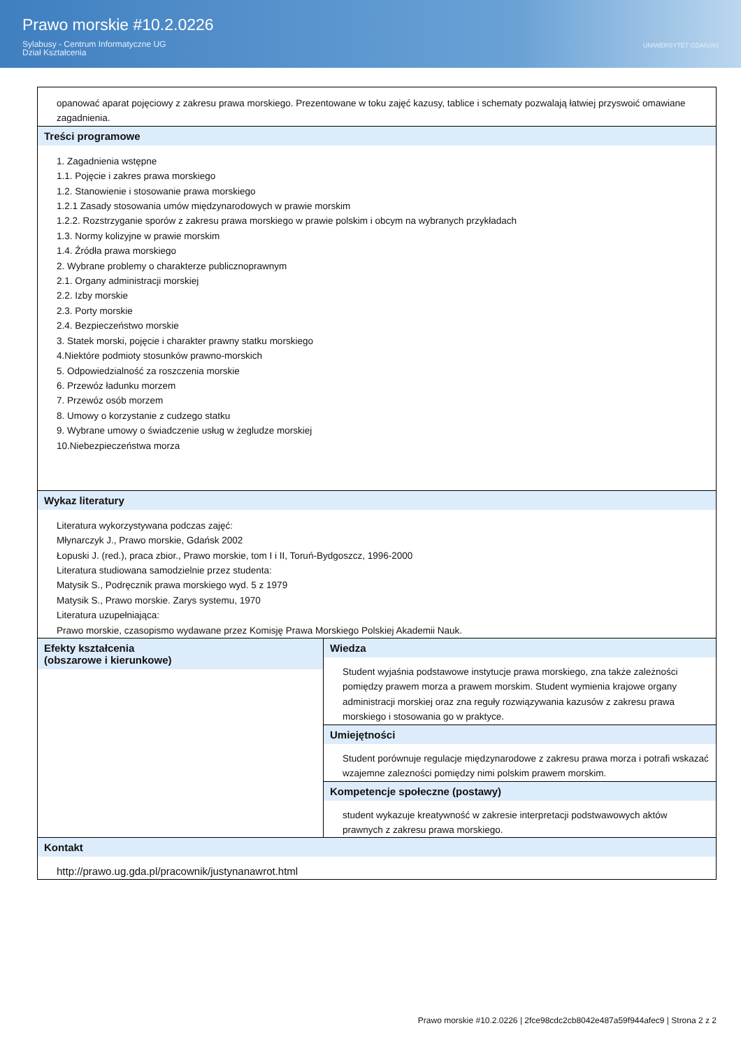Prawo morskie #10.2.0226
Sylabusy - Centrum Informatyczne UG
Dział Kształcenia
UNIWERSYTET GDAŃSKI
| opanować aparat pojęciowy z zakresu prawa morskiego. Prezentowane w toku zajęć kazusy, tablice i schematy pozwalają łatwiej przyswoić omawiane zagadnienia. | |
| Treści programowe 1. Zagadnienia wstępne 1.1. Pojęcie i zakres prawa morskiego 1.2. Stanowienie i stosowanie prawa morskiego 1.2.1 Zasady stosowania umów międzynarodowych w prawie morskim 1.2.2. Rozstrzyganie sporów z zakresu prawa morskiego w prawie polskim i obcym na wybranych przykładach 1.3. Normy kolizyjne w prawie morskim 1.4. Źródła prawa morskiego 2. Wybrane problemy o charakterze publicznoprawnym 2.1. Organy administracji morskiej 2.2. Izby morskie 2.3. Porty morskie 2.4. Bezpieczeństwo morskie 3. Statek morski, pojęcie i charakter prawny statku morskiego 4.Niektóre podmioty stosunków prawno-morskich 5. Odpowiedzialność za roszczenia morskie 6. Przewóz ładunku morzem 7. Przewóz osób morzem 8. Umowy o korzystanie z cudzego statku 9. Wybrane umowy o świadczenie usług w żegludze morskiej 10.Niebezpieczeństwa morza | |
| Wykaz literatury Literatura wykorzystywana podczas zajęć: Młynarczyk J., Prawo morskie, Gdańsk 2002 Łopuski J. (red.), praca zbior., Prawo morskie, tom I i II, Toruń-Bydgoszcz, 1996-2000 Literatura studiowana samodzielnie przez studenta: Matysik S., Podręcznik prawa morskiego wyd. 5 z 1979 Matysik S., Prawo morskie. Zarys systemu, 1970 Literatura uzupełniająca: Prawo morskie, czasopismo wydawane przez Komisję Prawa Morskiego Polskiej Akademii Nauk. | |
| Efekty kształcenia (obszarowe i kierunkowe) | Wiedza Student wyjaśnia podstawowe instytucje prawa morskiego, zna także zależności pomiędzy prawem morza a prawem morskim. Student wymienia krajowe organy administracji morskiej oraz zna reguły rozwiązywania kazusów z zakresu prawa morskiego i stosowania go w praktyce. |
| | Umiejętności Student porównuje regulacje międzynarodowe z zakresu prawa morza i potrafi wskazać wzajemne zalezności pomiędzy nimi polskim prawem morskim. |
| | Kompetencje społeczne (postawy) student wykazuje kreatywność w zakresie interpretacji podstwawowych aktów prawnych z zakresu prawa morskiego. |
| Kontakt http://prawo.ug.gda.pl/pracownik/justynanawrot.html | |
Prawo morskie #10.2.0226 | 2fce98cdc2cb8042e487a59f944afec9 | Strona 2 z 2